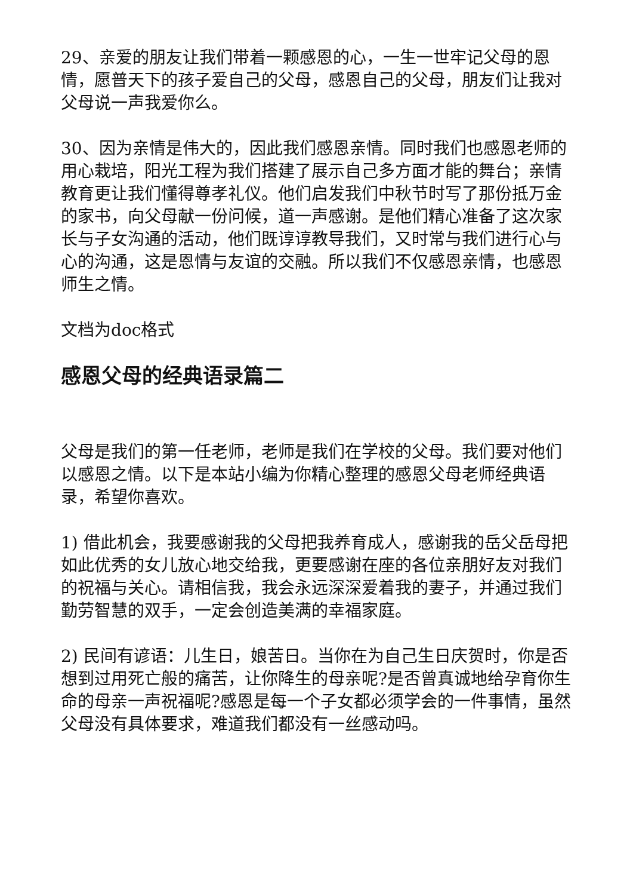29、亲爱的朋友让我们带着一颗感恩的心，一生一世牢记父母的恩情，愿普天下的孩子爱自己的父母，感恩自己的父母，朋友们让我对父母说一声我爱你么。
30、因为亲情是伟大的，因此我们感恩亲情。同时我们也感恩老师的用心栽培，阳光工程为我们搭建了展示自己多方面才能的舞台；亲情教育更让我们懂得尊孝礼仪。他们启发我们中秋节时写了那份抵万金的家书，向父母献一份问候，道一声感谢。是他们精心准备了这次家长与子女沟通的活动，他们既谆谆教导我们，又时常与我们进行心与心的沟通，这是恩情与友谊的交融。所以我们不仅感恩亲情，也感恩师生之情。
文档为doc格式
感恩父母的经典语录篇二
父母是我们的第一任老师，老师是我们在学校的父母。我们要对他们以感恩之情。以下是本站小编为你精心整理的感恩父母老师经典语录，希望你喜欢。
1) 借此机会，我要感谢我的父母把我养育成人，感谢我的岳父岳母把如此优秀的女儿放心地交给我，更要感谢在座的各位亲朋好友对我们的祝福与关心。请相信我，我会永远深深爱着我的妻子，并通过我们勤劳智慧的双手，一定会创造美满的幸福家庭。
2) 民间有谚语：儿生日，娘苦日。当你在为自己生日庆贺时，你是否想到过用死亡般的痛苦，让你降生的母亲呢?是否曾真诚地给孕育你生命的母亲一声祝福呢?感恩是每一个子女都必须学会的一件事情，虽然父母没有具体要求，难道我们都没有一丝感动吗。